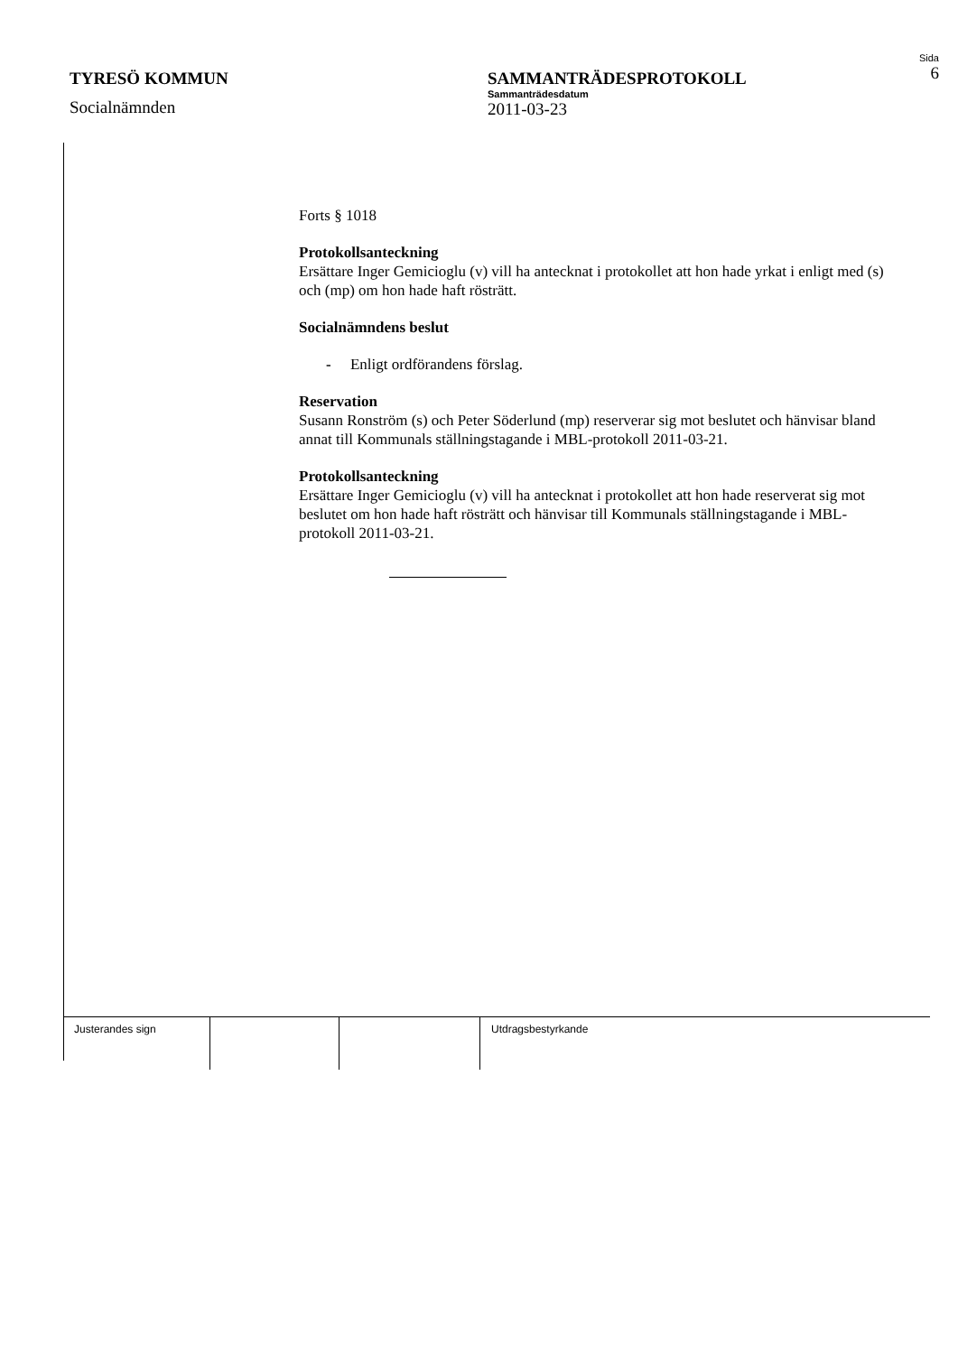TYRESÖ KOMMUN
Socialnämnden
SAMMANTRÄDESPROTOKOLL
Sammanträdesdatum
2011-03-23
Sida
6
Forts § 1018
Protokollsanteckning
Ersättare Inger Gemicioglu (v) vill ha antecknat i protokollet att hon hade yrkat i enligt med (s) och (mp) om hon hade haft rösträtt.
Socialnämndens beslut
- Enligt ordförandens förslag.
Reservation
Susann Ronström (s) och Peter Söderlund (mp) reserverar sig mot beslutet och hänvisar bland annat till Kommunals ställningstagande i MBL-protokoll 2011-03-21.
Protokollsanteckning
Ersättare Inger Gemicioglu (v) vill ha antecknat i protokollet att hon hade reserverat sig mot beslutet om hon hade haft rösträtt och hänvisar till Kommunals ställningstagande i MBL-protokoll 2011-03-21.
Justerandes sign Utdragsbestyrkande